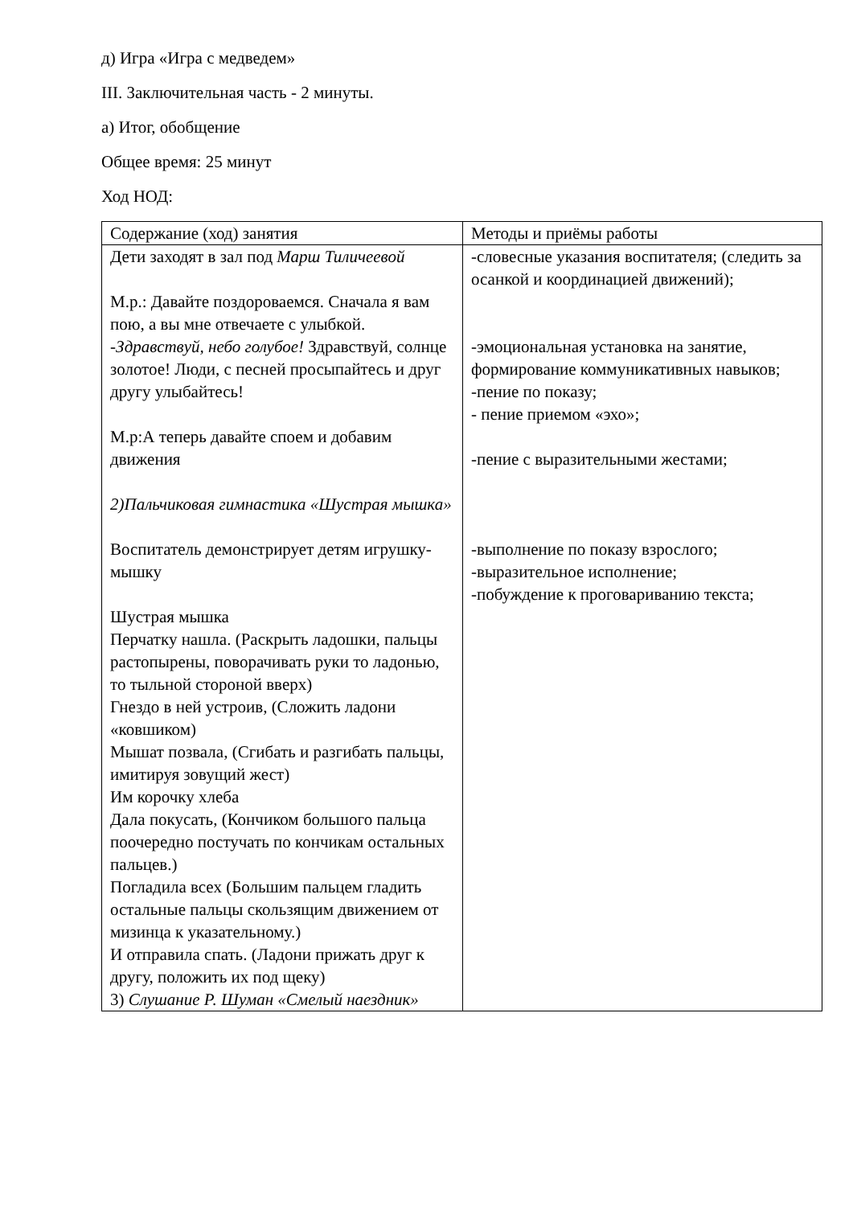д) Игра «Игра с медведем»
III. Заключительная часть - 2 минуты.
а) Итог, обобщение
Общее время: 25 минут
Ход НОД:
| Содержание (ход) занятия | Методы и приёмы работы |
| Дети заходят в зал под Марш Тиличеевой М.р.: Давайте поздороваемся. Сначала я вам пою, а вы мне отвечаете с улыбкой. - Здравствуй, небо голубое! Здравствуй, солнце золотое! Люди, с песней просыпайтесь и друг другу улыбайтесь! М.р:А теперь давайте споем и добавим движения 2)Пальчиковая гимнастика «Шустрая мышка» Воспитатель демонстрирует детям игрушку-мышку Шустрая мышка Перчатку нашла. (Раскрыть ладошки, пальцы растопырены, поворачивать руки то ладонью, то тыльной стороной вверх) Гнездо в ней устроив, (Сложить ладони «ковшиком) Мышат позвала, (Сгибать и разгибать пальцы, имитируя зовущий жест) Им корочку хлеба Дала покусать, (Кончиком большого пальца поочередно постучать по кончикам остальных пальцев.) Погладила всех (Большим пальцем гладить остальные пальцы скользящим движением от мизинца к указательному.) И отправила спать. (Ладони прижать друг к другу, положить их под щеку) 3) Слушание Р. Шуман «Смелый наездник» | -словесные указания воспитателя; (следить за осанкой и координацией движений); -эмоциональная установка на занятие, формирование коммуникативных навыков; -пение по показу; - пение приемом «эхо»; -пение с выразительными жестами; -выполнение по показу взрослого; -выразительное исполнение; -побуждение к проговариванию текста; |